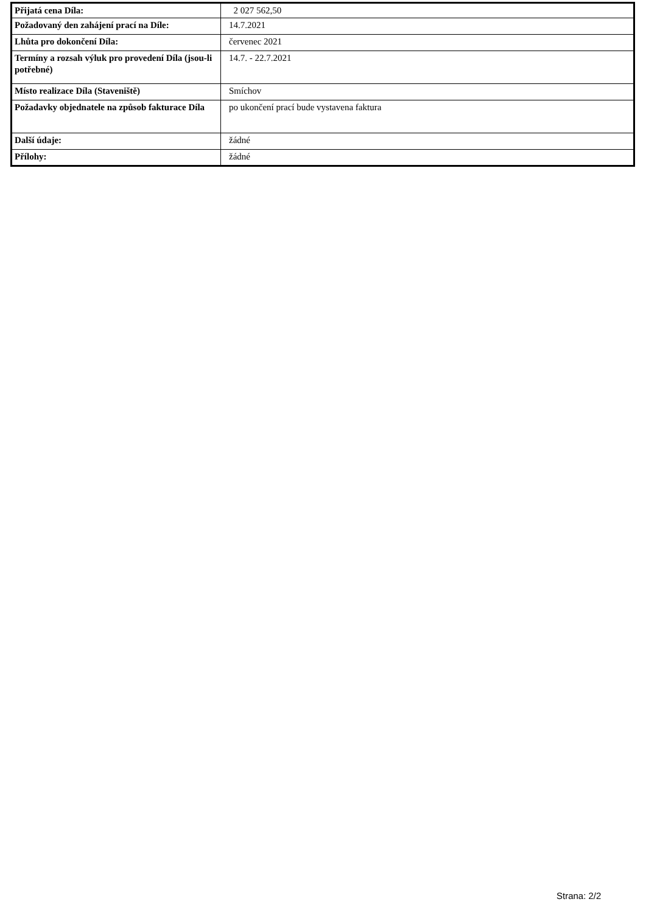| Přijatá cena Díla: | 2 027 562,50 |
| Požadovaný den zahájení prací na Díle: | 14.7.2021 |
| Lhůta pro dokončení Díla: | červenec 2021 |
| Termíny a rozsah výluk pro provedení Díla (jsou-li potřebné) | 14.7. - 22.7.2021 |
| Místo realizace Díla (Staveniště) | Smíchov |
| Požadavky objednatele na způsob fakturace Díla | po ukončení prací bude vystavena faktura |
| Další údaje: | žádné |
| Přílohy: | žádné |
Strana: 2/2